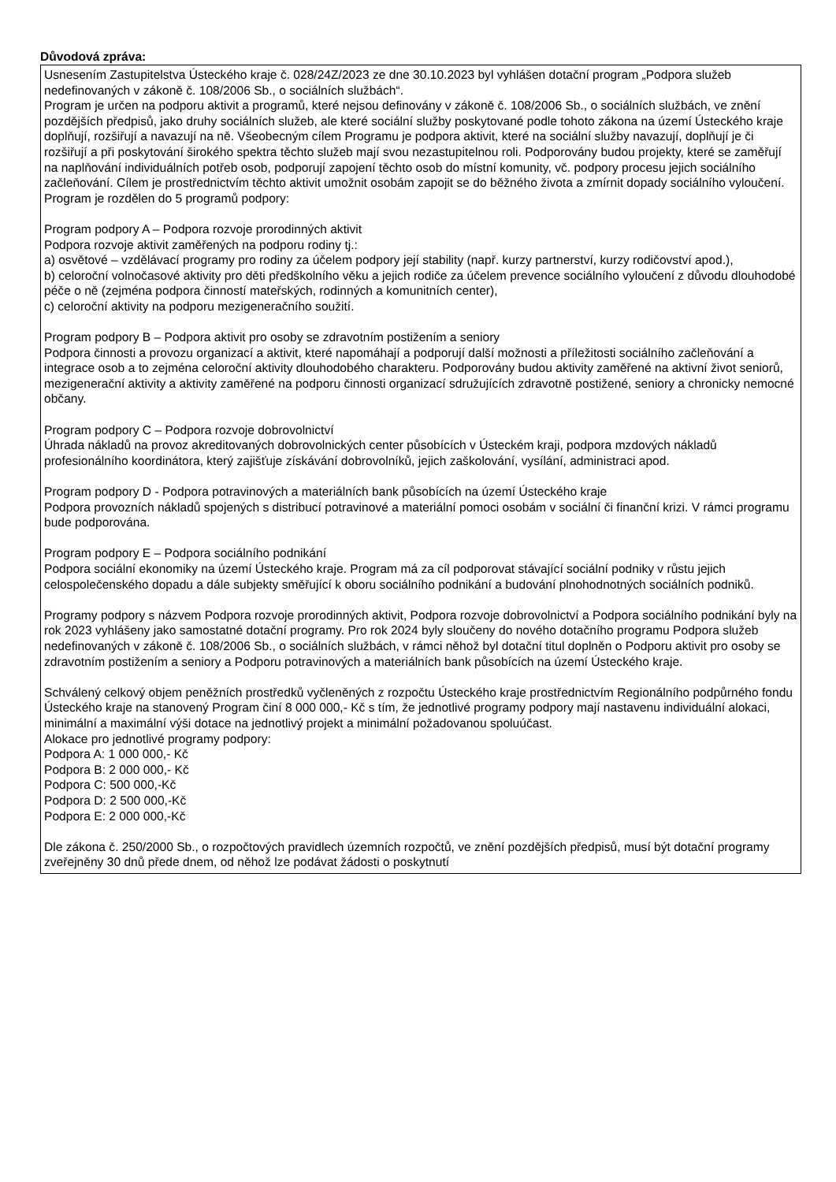Důvodová zpráva:
Usnesením Zastupitelstva Ústeckého kraje č. 028/24Z/2023 ze dne 30.10.2023 byl vyhlášen dotační program „Podpora služeb nedefinovaných v zákoně č. 108/2006 Sb., o sociálních službách“.
Program je určen na podporu aktivit a programů, které nejsou definovány v zákoně č. 108/2006 Sb., o sociálních službách, ve znění pozdějších předpisů, jako druhy sociálních služeb, ale které sociální služby poskytované podle tohoto zákona na území Ústeckého kraje doplňují, rozšiřují a navazují na ně. Všeobecným cílem Programu je podpora aktivit, které na sociální služby navazují, doplňují je či rozšiřují a při poskytování širokého spektra těchto služeb mají svou nezastupitelnou roli. Podporovány budou projekty, které se zaměřují na naplňování individuálních potřeb osob, podporují zapojení těchto osob do místní komunity, vč. podpory procesu jejich sociálního začleňování. Cílem je prostřednictvím těchto aktivit umožnit osobám zapojit se do běžného života a zmírnit dopady sociálního vyloučení.
Program je rozdělen do 5 programů podpory:
Program podpory A – Podpora rozvoje prorodinných aktivit
Podpora rozvoje aktivit zaměřených na podporu rodiny tj.:
a) osvětové – vzdělávací programy pro rodiny za účelem podpory její stability (např. kurzy partnerství, kurzy rodičovství apod.),
b) celoroční volnočasové aktivity pro děti předškolního věku a jejich rodiče za účelem prevence sociálního vyloučení z důvodu dlouhodobé péče o ně (zejména podpora činností mateřských, rodinných a komunitních center),
c) celoroční aktivity na podporu mezigeneračního soužití.
Program podpory B – Podpora aktivit pro osoby se zdravotním postižením a seniory
Podpora činnosti a provozu organizací a aktivit, které napomáhají a podporují další možnosti a příležitosti sociálního začleňování a integrace osob a to zejména celoroční aktivity dlouhodobého charakteru. Podporovány budou aktivity zaměřené na aktivní život seniorů, mezigenerační aktivity a aktivity zaměřené na podporu činnosti organizací sdružujících zdravotně postižené, seniory a chronicky nemocné občany.
Program podpory C – Podpora rozvoje dobrovolnictví
Úhrada nákladů na provoz akreditovaných dobrovolnických center působících v Ústeckém kraji, podpora mzdových nákladů profesionálního koordinátora, který zajišťuje získávání dobrovolníků, jejich zaškolování, vysílání, administraci apod.
Program podpory D - Podpora potravinových a materiálních bank působících na území Ústeckého kraje
Podpora provozních nákladů spojených s distribucí potravinové a materiální pomoci osobám v sociální či finanční krizi. V rámci programu bude podporována.
Program podpory E – Podpora sociálního podnikání
Podpora sociální ekonomiky na území Ústeckého kraje. Program má za cíl podporovat stávající sociální podniky v růstu jejich celospolečenského dopadu a dále subjekty směřující k oboru sociálního podnikání a budování plnohodnotných sociálních podniků.
Programy podpory s názvem Podpora rozvoje prorodinných aktivit, Podpora rozvoje dobrovolnictví a Podpora sociálního podnikání byly na rok 2023 vyhlášeny jako samostatné dotační programy. Pro rok 2024 byly sloučeny do nového dotačního programu Podpora služeb nedefinovaných v zákoně č. 108/2006 Sb., o sociálních službách, v rámci něhož byl dotační titul doplněn o Podporu aktivit pro osoby se zdravotním postižením a seniory a Podporu potravinových a materiálních bank působících na území Ústeckého kraje.
Schválený celkový objem peněžních prostředků vyčleněných z rozpočtu Ústeckého kraje prostřednictvím Regionálního podpůrného fondu Ústeckého kraje na stanovený Program činí 8 000 000,- Kč s tím, že jednotlivé programy podpory mají nastavenu individuální alokaci, minimální a maximální výši dotace na jednotlivý projekt a minimální požadovanou spoluúčast.
Alokace pro jednotlivé programy podpory:
Podpora A: 1 000 000,- Kč
Podpora B: 2 000 000,- Kč
Podpora C: 500 000,-Kč
Podpora D: 2 500 000,-Kč
Podpora E: 2 000 000,-Kč
Dle zákona č. 250/2000 Sb., o rozpočtových pravidlech územních rozpočtů, ve znění pozdějších předpisů, musí být dotační programy zveřejněny 30 dnů přede dnem, od něhož lze podávat žádosti o poskytnutí